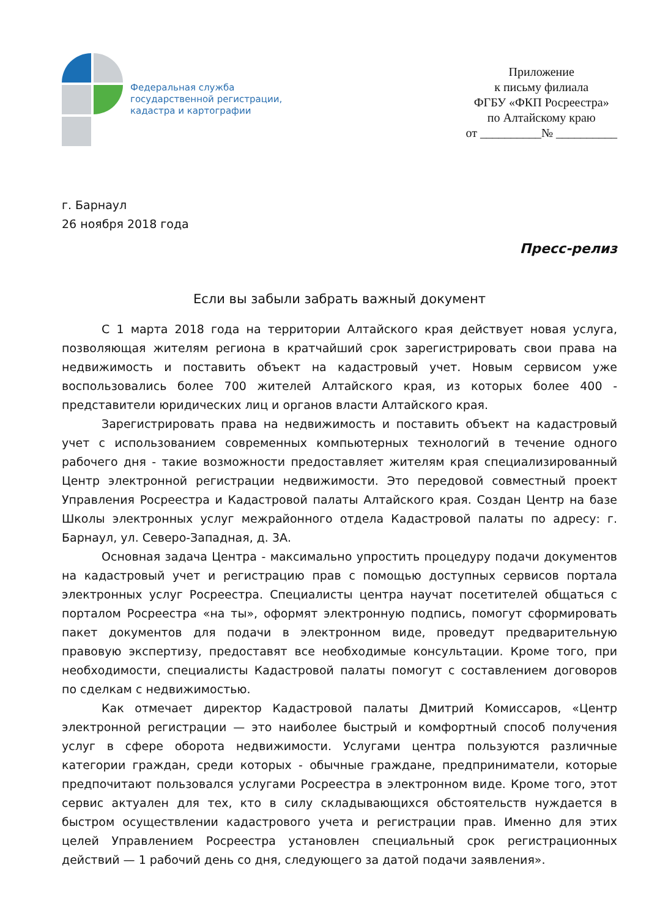Федеральная служба
государственной регистрации,
кадастра и картографии
Приложение
к письму филиала
ФГБУ «ФКП Росреестра»
по Алтайскому краю
от __________№ __________
г. Барнаул
26 ноября 2018 года
Пресс-релиз
Если вы забыли забрать важный документ
С 1 марта 2018 года на территории Алтайского края действует новая услуга, позволяющая жителям региона в кратчайший срок зарегистрировать свои права на недвижимость и поставить объект на кадастровый учет. Новым сервисом уже воспользовались более 700 жителей Алтайского края, из которых более 400 - представители юридических лиц и органов власти Алтайского края.
Зарегистрировать права на недвижимость и поставить объект на кадастровый учет с использованием современных компьютерных технологий в течение одного рабочего дня - такие возможности предоставляет жителям края специализированный Центр электронной регистрации недвижимости. Это передовой совместный проект Управления Росреестра и Кадастровой палаты Алтайского края. Создан Центр на базе Школы электронных услуг межрайонного отдела Кадастровой палаты по адресу: г. Барнаул, ул. Северо-Западная, д. 3А.
Основная задача Центра - максимально упростить процедуру подачи документов на кадастровый учет и регистрацию прав с помощью доступных сервисов портала электронных услуг Росреестра. Специалисты центра научат посетителей общаться с порталом Росреестра «на ты», оформят электронную подпись, помогут сформировать пакет документов для подачи в электронном виде, проведут предварительную правовую экспертизу, предоставят все необходимые консультации. Кроме того, при необходимости, специалисты Кадастровой палаты помогут с составлением договоров по сделкам с недвижимостью.
Как отмечает директор Кадастровой палаты Дмитрий Комиссаров, «Центр электронной регистрации — это наиболее быстрый и комфортный способ получения услуг в сфере оборота недвижимости. Услугами центра пользуются различные категории граждан, среди которых - обычные граждане, предприниматели, которые предпочитают пользовался услугами Росреестра в электронном виде. Кроме того, этот сервис актуален для тех, кто в силу складывающихся обстоятельств нуждается в быстром осуществлении кадастрового учета и регистрации прав. Именно для этих целей Управлением Росреестра установлен специальный срок регистрационных действий — 1 рабочий день со дня, следующего за датой подачи заявления».